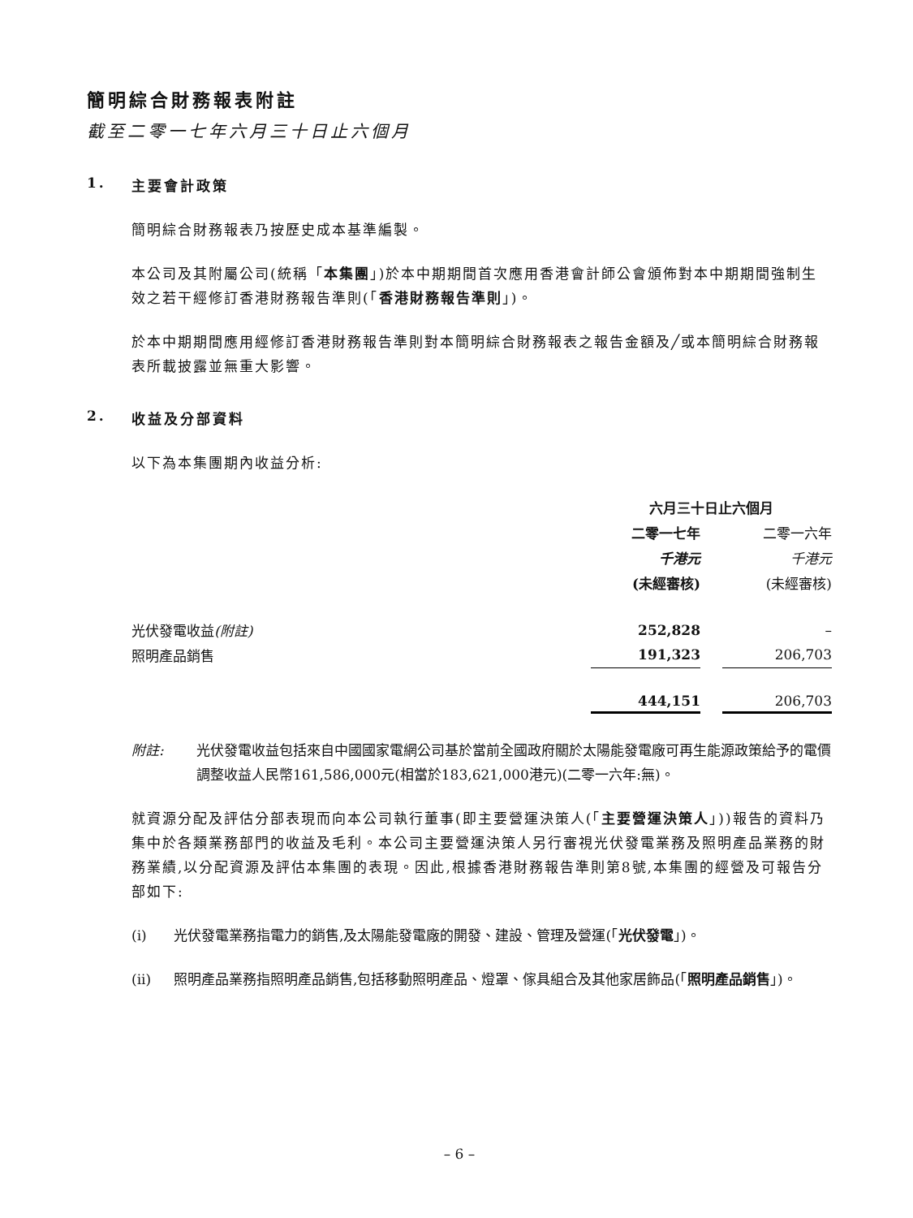簡明綜合財務報表附註
截至二零一七年六月三十日止六個月
1. 主要會計政策
簡明綜合財務報表乃按歷史成本基準編製。
本公司及其附屬公司(統稱「本集團」)於本中期期間首次應用香港會計師公會頒佈對本中期期間強制生效之若干經修訂香港財務報告準則(「香港財務報告準則」)。
於本中期期間應用經修訂香港財務報告準則對本簡明綜合財務報表之報告金額及╱或本簡明綜合財務報表所載披露並無重大影響。
2. 收益及分部資料
以下為本集團期內收益分析:
| | 六月三十日止六個月 | | |
| | 二零一七年 | | 二零一六年 |
| | 千港元 | | 千港元 |
| | (未經審核) | | (未經審核) |
| 光伏發電收益 (附註) | 252,828 | | – |
| 照明產品銷售 | 191,323 | | 206,703 |
| | 444,151 | | 206,703 |
附註: 光伏發電收益包括來自中國國家電網公司基於當前全國政府關於太陽能發電廠可再生能源政策給予的電價調整收益人民幣161,586,000元(相當於183,621,000港元)(二零一六年:無)。
就資源分配及評估分部表現而向本公司執行董事(即主要營運決策人(「主要營運決策人」))報告的資料乃集中於各類業務部門的收益及毛利。本公司主要營運決策人另行審視光伏發電業務及照明產品業務的財務業績,以分配資源及評估本集團的表現。因此,根據香港財務報告準則第8號,本集團的經營及可報告分部如下:
(i) 光伏發電業務指電力的銷售,及太陽能發電廠的開發、建設、管理及營運(「光伏發電」)。
(ii) 照明產品業務指照明產品銷售,包括移動照明產品、燈罩、傢具組合及其他家居飾品(「照明產品銷售」)。
– 6 –